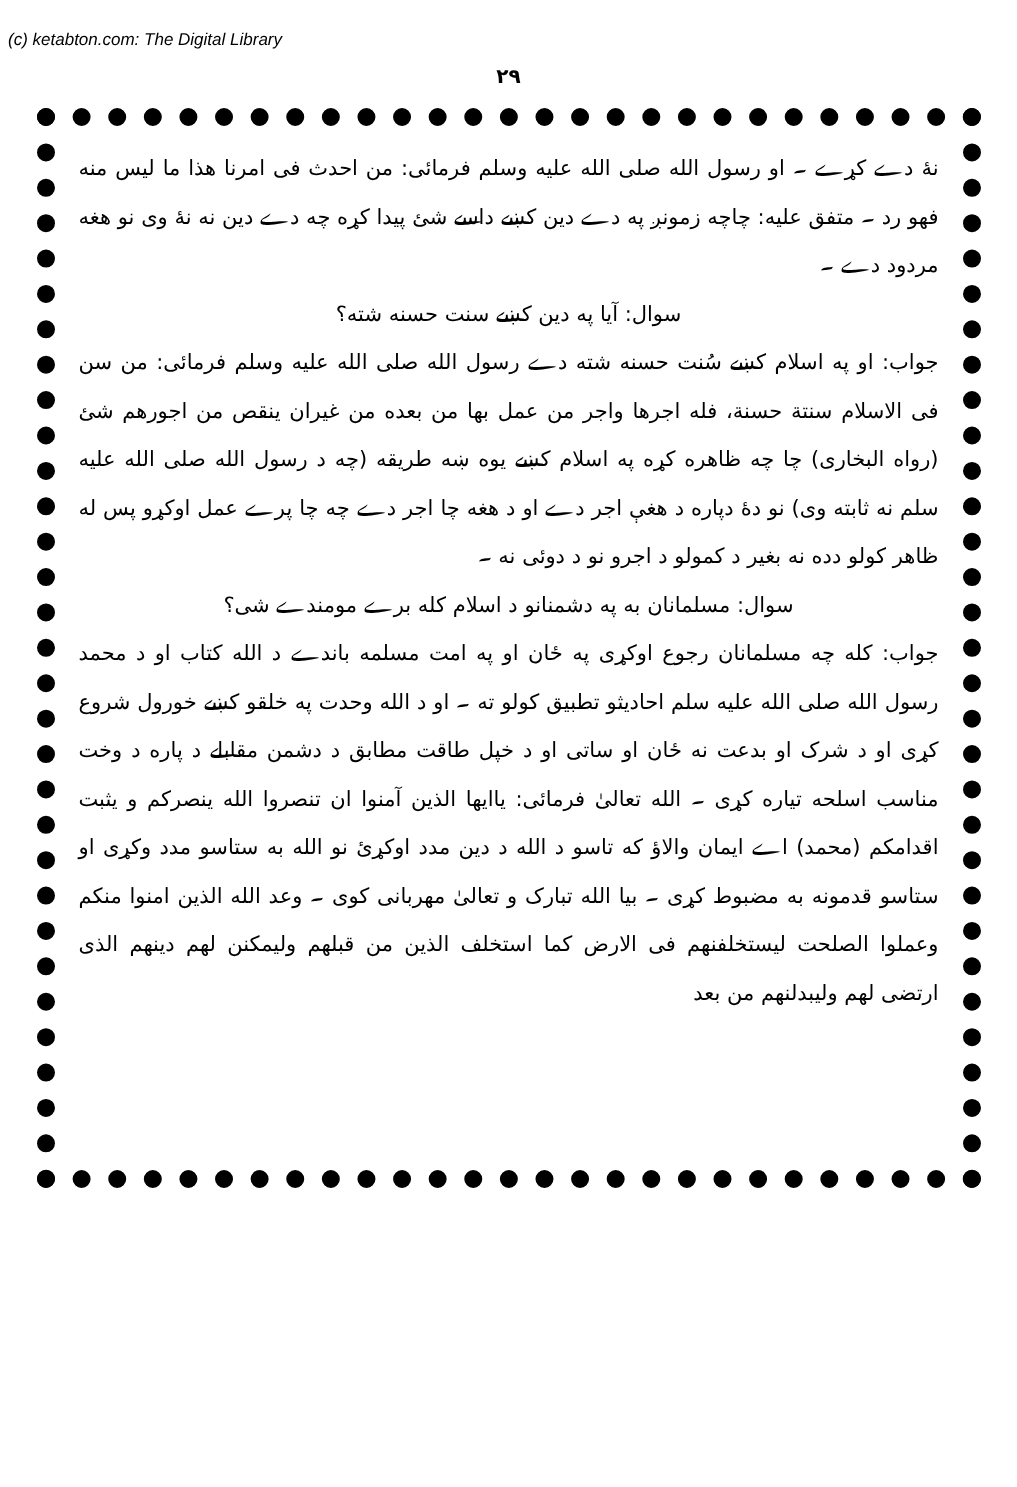(c) ketabton.com: The Digital Library
۲۹
نۀ دے کړے ۔ او رسول الله صلی الله علیه وسلم فرمائی: من احدث فی امرنا هذا ما لیس منه فهو رد ۔ متفق علیه: چاچه زمونږ په دے دین کښے داسے شئ پیدا کړه چه دے دین نه نۀ وی نو هغه مردود دے ۔
سوال: آیا په دین کښے سنت حسنه شته؟
جواب: او په اسلام کښے سُنت حسنه شته دے رسول الله صلی الله علیه وسلم فرمائی: من سن فی الاسلام سنتة حسنة، فله اجرها واجر من عمل بها من بعده من غیران ینقص من اجورهم شئ (رواه البخاری) چا چه ظاهره کړه په اسلام کښے یوه ښه طریقه (چه د رسول الله صلی الله علیه سلم نه ثابته وی) نو دهٔ دپاره د هغې اجر دے او د هغه چا اجر دے چه چا پرے عمل اوکړو پس له ظاهر کولو دده نه بغیر د کمولو د اجرو نو د دوئی نه ۔
سوال: مسلمانان به په دشمنانو د اسلام کله برے مومندے شی؟
جواب: کله چه مسلمانان رجوع اوکړی په ځان او په امت مسلمه باندے د الله کتاب او د محمد رسول الله صلی الله علیه سلم احادیثو تطبیق کولو ته ۔ او د الله وحدت په خلقو کښے خورول شروع کړی او د شرک او بدعت نه ځان او ساتی او د خپل طاقت مطابق د دشمن مقابلے د پاره د وخت مناسب اسلحه تیاره کړی ۔ الله تعالیٰ فرمائی: یاایها الذین آمنوا ان تنصروا الله ینصرکم و یثبت اقدامکم (محمد) اے ایمان والاؤ که تاسو د الله د دین مدد اوکړئ نو الله به ستاسو مدد وکړی او ستاسو قدمونه به مضبوط کړی ۔ بیا الله تبارک و تعالیٰ مهربانی کوی ۔ وعد الله الذین امنوا منکم وعملوا الصلحت لیستخلفنهم فی الارض کما استخلف الذین من قبلهم ولیمکنن لهم دینهم الذی ارتضی لهم ولیبدلنهم من بعد